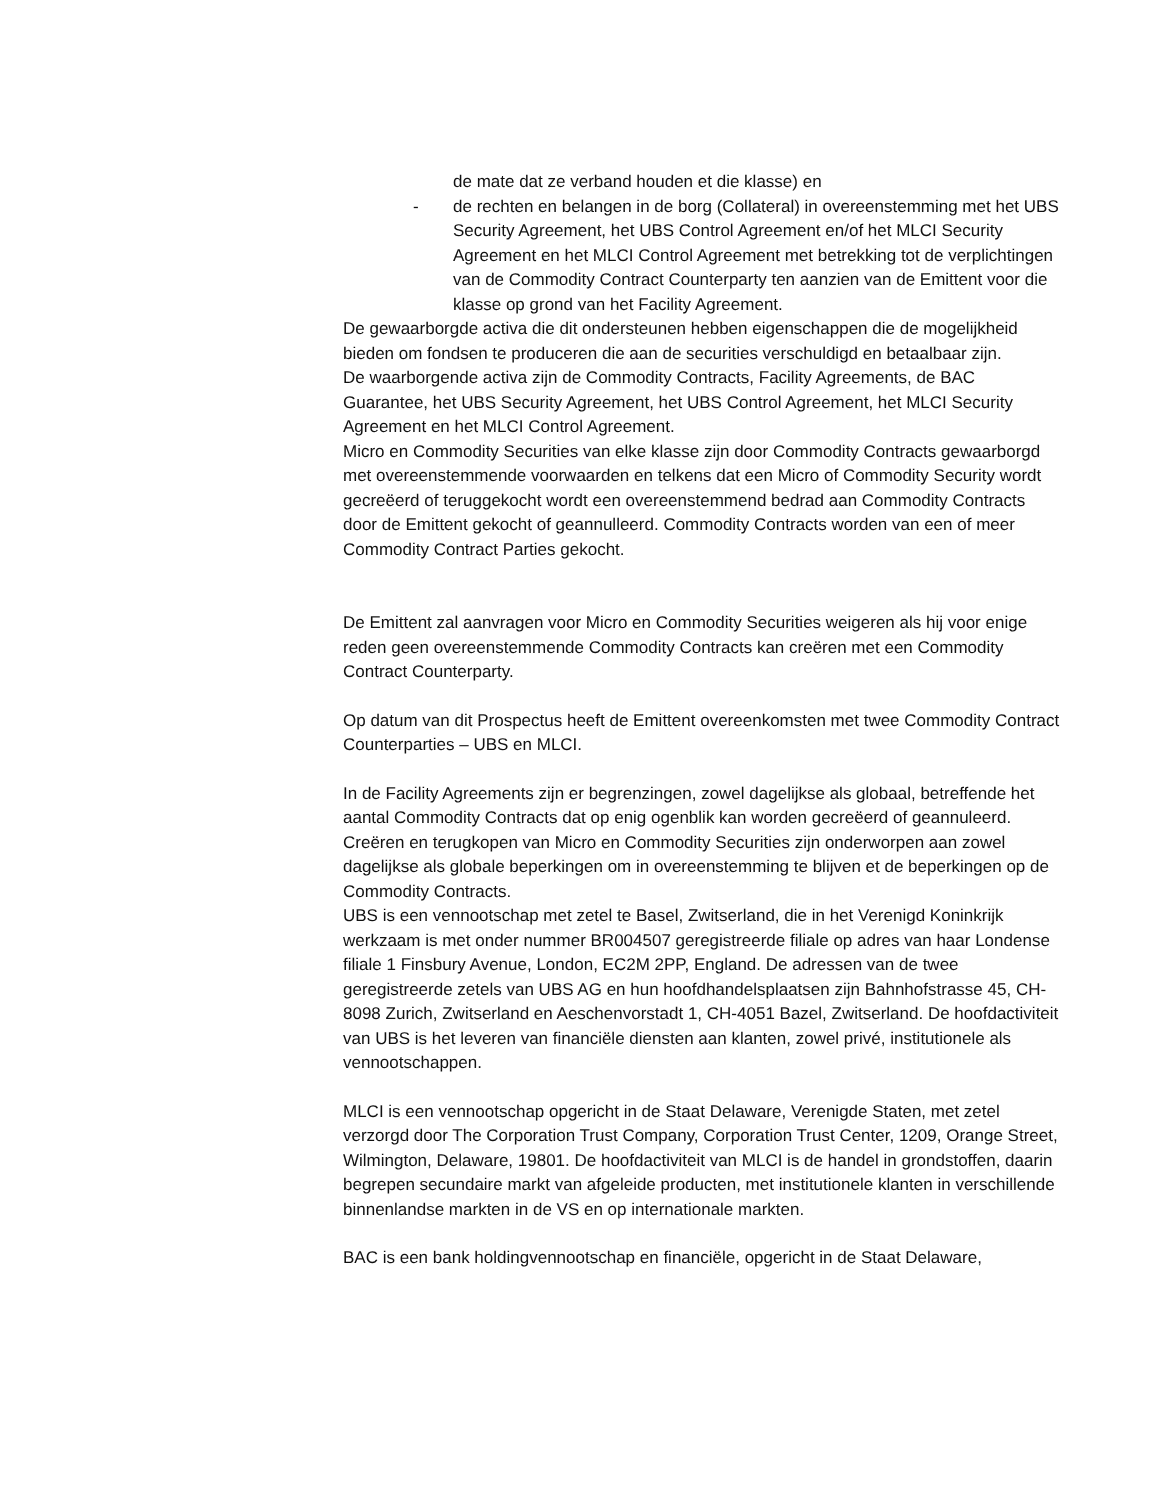de mate dat ze verband houden et die klasse) en
- de rechten en belangen in de borg (Collateral) in overeenstemming met het UBS Security Agreement, het UBS Control Agreement en/of het MLCI Security Agreement en het MLCI Control Agreement met betrekking tot de verplichtingen van de Commodity Contract Counterparty ten aanzien van de Emittent voor die klasse op grond van het Facility Agreement.
De gewaarborgde activa die dit ondersteunen hebben eigenschappen die de mogelijkheid bieden om fondsen te produceren die aan de securities verschuldigd en betaalbaar zijn.
De waarborgende activa zijn de Commodity Contracts, Facility Agreements, de BAC Guarantee, het UBS Security Agreement, het UBS Control Agreement, het MLCI Security Agreement en het MLCI Control Agreement.
Micro en Commodity Securities van elke klasse zijn door Commodity Contracts gewaarborgd met overeenstemmende voorwaarden en telkens dat een Micro of Commodity Security wordt gecreëerd of teruggekocht wordt een overeenstemmend bedrad aan Commodity Contracts door de Emittent gekocht of geannulleerd. Commodity Contracts worden van een of meer Commodity Contract Parties gekocht.
De Emittent zal aanvragen voor Micro en Commodity Securities weigeren als hij voor enige reden geen overeenstemmende Commodity Contracts kan creëren met een Commodity Contract Counterparty.
Op datum van dit Prospectus heeft de Emittent overeenkomsten met twee Commodity Contract Counterparties – UBS en MLCI.
In de Facility Agreements zijn er begrenzingen, zowel dagelijkse als globaal, betreffende het aantal Commodity Contracts dat op enig ogenblik kan worden gecreëerd of geannuleerd. Creëren en terugkopen van Micro en Commodity Securities zijn onderworpen aan zowel dagelijkse als globale beperkingen om in overeenstemming te blijven et de beperkingen op de Commodity Contracts.
UBS is een vennootschap met zetel te Basel, Zwitserland, die in het Verenigd Koninkrijk werkzaam is met onder nummer BR004507 geregistreerde filiale op adres van haar Londense filiale 1 Finsbury Avenue, London, EC2M 2PP, England. De adressen van de twee geregistreerde zetels van UBS AG en hun hoofdhandelsplaatsen zijn Bahnhofstrasse 45, CH-8098 Zurich, Zwitserland en Aeschenvorstadt 1, CH-4051 Bazel, Zwitserland. De hoofdactiviteit van UBS is het leveren van financiële diensten aan klanten, zowel privé, institutionele als vennootschappen.
MLCI is een vennootschap opgericht in de Staat Delaware, Verenigde Staten, met zetel verzorgd door The Corporation Trust Company, Corporation Trust Center, 1209, Orange Street, Wilmington, Delaware, 19801. De hoofdactiviteit van MLCI is de handel in grondstoffen, daarin begrepen secundaire markt van afgeleide producten, met institutionele klanten in verschillende binnenlandse markten in de VS en op internationale markten.
BAC is een bank holdingvennootschap en financiële, opgericht in de Staat Delaware,